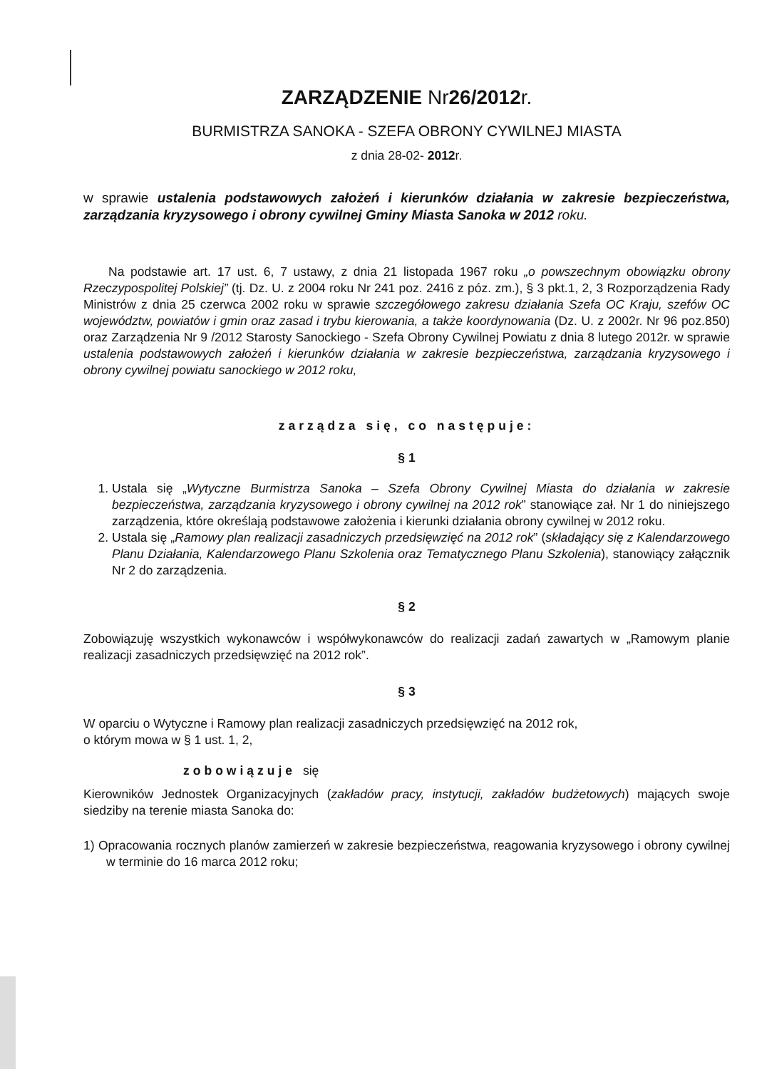ZARZĄDZENIE Nr26/2012r.
BURMISTRZA SANOKA - SZEFA OBRONY CYWILNEJ MIASTA
z dnia 28-02- 2012r.
w sprawie ustalenia podstawowych założeń i kierunków działania w zakresie bezpieczeństwa, zarządzania kryzysowego i obrony cywilnej Gminy Miasta Sanoka w 2012 roku.
Na podstawie art. 17 ust. 6, 7 ustawy, z dnia 21 listopada 1967 roku „o powszechnym obowiązku obrony Rzeczypospolitej Polskiej” (tj. Dz. U. z 2004 roku Nr 241 poz. 2416 z póz. zm.), § 3 pkt.1, 2, 3 Rozporządzenia Rady Ministrów z dnia 25 czerwca 2002 roku w sprawie szczegółowego zakresu działania Szefa OC Kraju, szefów OC województw, powiatów i gmin oraz zasad i trybu kierowania, a także koordynowania (Dz. U. z 2002r. Nr 96 poz.850) oraz Zarządzenia Nr 9 /2012 Starosty Sanockiego - Szefa Obrony Cywilnej Powiatu z dnia 8 lutego 2012r. w sprawie ustalenia podstawowych założeń i kierunków działania w zakresie bezpieczeństwa, zarządzania kryzysowego i obrony cywilnej powiatu sanockiego w 2012 roku,
zarządza się, co następuje:
§ 1
1. Ustala się „Wytyczne Burmistrza Sanoka – Szefa Obrony Cywilnej Miasta do działania w zakresie bezpieczeństwa, zarządzania kryzysowego i obrony cywilnej na 2012 rok” stanowiące zał. Nr 1 do niniejszego zarządzenia, które określają podstawowe założenia i kierunki działania obrony cywilnej w 2012 roku.
2. Ustala się „Ramowy plan realizacji zasadniczych przedsięwzięć na 2012 rok” (składający się z Kalendarzowego Planu Działania, Kalendarzowego Planu Szkolenia oraz Tematycznego Planu Szkolenia), stanowiący załącznik Nr 2 do zarządzenia.
§ 2
Zobowiązuję wszystkich wykonawców i współwykonawców do realizacji zadań zawartych w „Ramowym planie realizacji zasadniczych przedsięwzięć na 2012 rok”.
§ 3
W oparciu o Wytyczne i Ramowy plan realizacji zasadniczych przedsięwzięć na 2012 rok,
o którym mowa w § 1 ust. 1, 2,
zobowiązuje się
Kierowników Jednostek Organizacyjnych (zakładów pracy, instytucji, zakładów budżetowych) mających swoje siedziby na terenie miasta Sanoka do:
1) Opracowania rocznych planów zamierzeń w zakresie bezpieczeństwa, reagowania kryzysowego i obrony cywilnej w terminie do 16 marca 2012 roku;